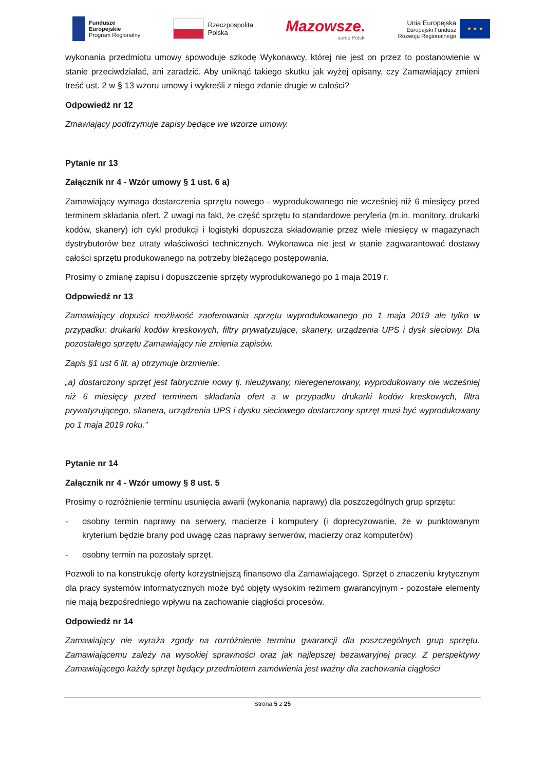Fundusze
Europejskie
Program Regionalny
Rzeczpospolita
Polska
Mazowsze.
serce Polski
Unia Europejska
Europejski Fundusz
Rozwoju Regionalnego
★ ★ ★
wykonania przedmiotu umowy spowoduje szkodę Wykonawcy, której nie jest on przez to postanowienie w stanie przeciwdziałać, ani zaradzić. Aby uniknąć takiego skutku jak wyżej opisany, czy Zamawiający zmieni treść ust. 2 w § 13 wzoru umowy i wykreśli z niego zdanie drugie w całości?
Odpowiedź nr 12
Zmawiający podtrzymuje zapisy będące we wzorze umowy.
Pytanie nr 13
Załącznik nr 4 - Wzór umowy § 1 ust. 6 a)
Zamawiający wymaga dostarczenia sprzętu nowego - wyprodukowanego nie wcześniej niż 6 miesięcy przed terminem składania ofert. Z uwagi na fakt, że część sprzętu to standardowe peryferia (m.in. monitory, drukarki kodów, skanery) ich cykl produkcji i logistyki dopuszcza składowanie przez wiele miesięcy w magazynach dystrybutorów bez utraty właściwości technicznych. Wykonawca nie jest w stanie zagwarantować dostawy całości sprzętu produkowanego na potrzeby bieżącego postępowania.
Prosimy o zmianę zapisu i dopuszczenie sprzęty wyprodukowanego po 1 maja 2019 r.
Odpowiedź nr 13
Zamawiający dopuści możliwość zaoferowania sprzętu wyprodukowanego po 1 maja 2019 ale tylko w przypadku: drukarki kodów kreskowych, filtry prywatyzujące, skanery, urządzenia UPS i dysk sieciowy. Dla pozostałego sprzętu Zamawiający nie zmienia zapisów.
Zapis §1 ust 6 lit. a) otrzymuje brzmienie:
„a) dostarczony sprzęt jest fabrycznie nowy tj. nieużywany, nieregenerowany, wyprodukowany nie wcześniej niż 6 miesięcy przed terminem składania ofert a w przypadku drukarki kodów kreskowych, filtra prywatyzującego, skanera, urządzenia UPS i dysku sieciowego dostarczony sprzęt musi być wyprodukowany po 1 maja 2019 roku.”
Pytanie nr 14
Załącznik nr 4 - Wzór umowy § 8 ust. 5
Prosimy o rozróżnienie terminu usunięcia awarii (wykonania naprawy) dla poszczególnych grup sprzętu:
- osobny termin naprawy na serwery, macierze i komputery (i doprecyzowanie, że w punktowanym kryterium będzie brany pod uwagę czas naprawy serwerów, macierzy oraz komputerów)
- osobny termin na pozostały sprzęt.
Pozwoli to na konstrukcję oferty korzystniejszą finansowo dla Zamawiającego. Sprzęt o znaczeniu krytycznym dla pracy systemów informatycznych może być objęty wysokim reżimem gwarancyjnym - pozostałe elementy nie mają bezpośredniego wpływu na zachowanie ciągłości procesów.
Odpowiedź nr 14
Zamawiający nie wyraża zgody na rozróżnienie terminu gwarancji dla poszczególnych grup sprzętu. Zamawiającemu zależy na wysokiej sprawności oraz jak najlepszej bezawaryjnej pracy. Z perspektywy Zamawiającego każdy sprzęt będący przedmiotem zamówienia jest ważny dla zachowania ciągłości
Strona 5 z 25